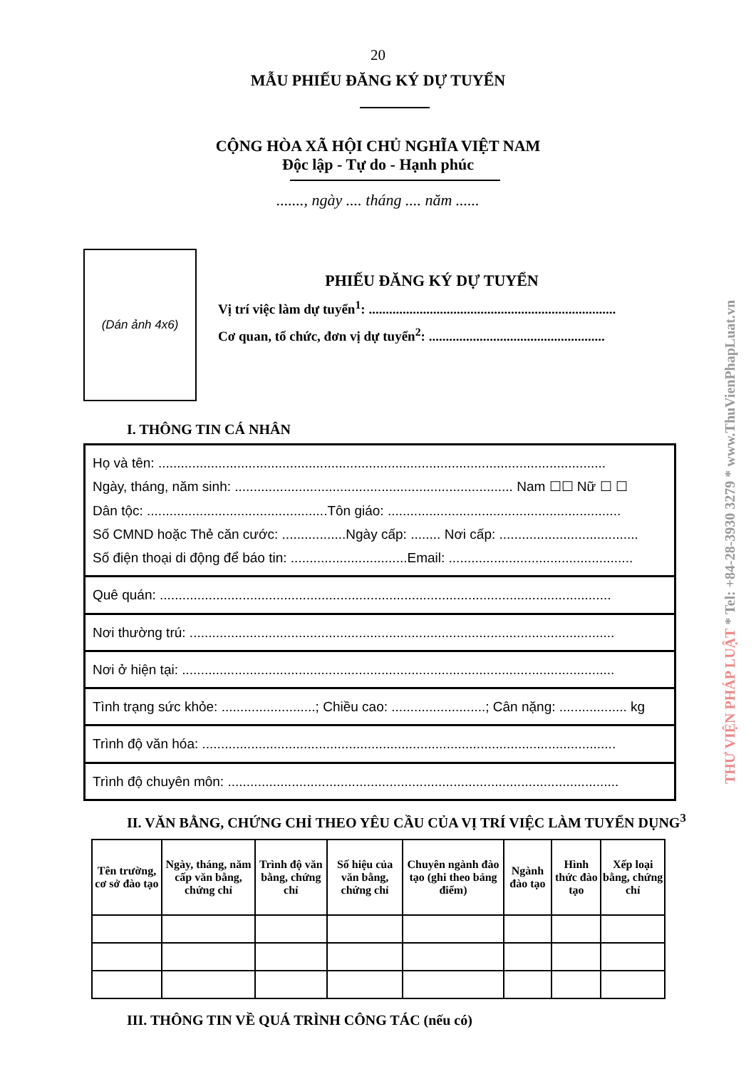THƯ VIỆN PHÁP LUẬT * Tel: +84-28-3930 3279 * www.ThuVienPhapLuat.vn
20
MẪU PHIẾU ĐĂNG KÝ DỰ TUYỂN
CỘNG HÒA XÃ HỘI CHỦ NGHĨA VIỆT NAM
Độc lập - Tự do - Hạnh phúc
......., ngày .... tháng .... năm ......
(Dán ảnh 4x6)
PHIẾU ĐĂNG KÝ DỰ TUYỂN
Vị trí việc làm dự tuyển<sup>1</sup>: .........................................................................
Cơ quan, tổ chức, đơn vị dự tuyển<sup>2</sup>: ....................................................
I. THÔNG TIN CÁ NHÂN
| Họ và tên: ....................................................................................................................... Ngày, tháng, năm sinh: .......................................................................... Nam ☐☐ Nữ ☐ ☐ Dân tộc: ................................................Tôn giáo: .............................................................. Số CMND hoặc Thẻ căn cước: .................Ngày cấp: ........ Nơi cấp: ..................................... Số điện thoại di động để báo tin: ...............................Email: ................................................. |
| Quê quán: ........................................................................................................................ |
| Nơi thường trú: ................................................................................................................. |
| Nơi ở hiện tại: ................................................................................................................... |
| Tình trạng sức khỏe: .........................; Chiều cao: .........................; Cân nặng: .................. kg |
| Trình độ văn hóa: .............................................................................................................. |
| Trình độ chuyên môn: ........................................................................................................ |
II. VĂN BẰNG, CHỨNG CHỈ THEO YÊU CẦU CỦA VỊ TRÍ VIỆC LÀM TUYỂN DỤNG<sup>3</sup>
| Tên trường, cơ sở đào tạo | Ngày, tháng, năm cấp văn bằng, chứng chỉ | Trình độ văn bằng, chứng chỉ | Số hiệu của văn bằng, chứng chỉ | Chuyên ngành đào tạo (ghi theo bảng điểm) | Ngành đào tạo | Hình thức đào tạo | Xếp loại bằng, chứng chỉ |
| --- | --- | --- | --- | --- | --- | --- | --- |
III. THÔNG TIN VỀ QUÁ TRÌNH CÔNG TÁC (nếu có)